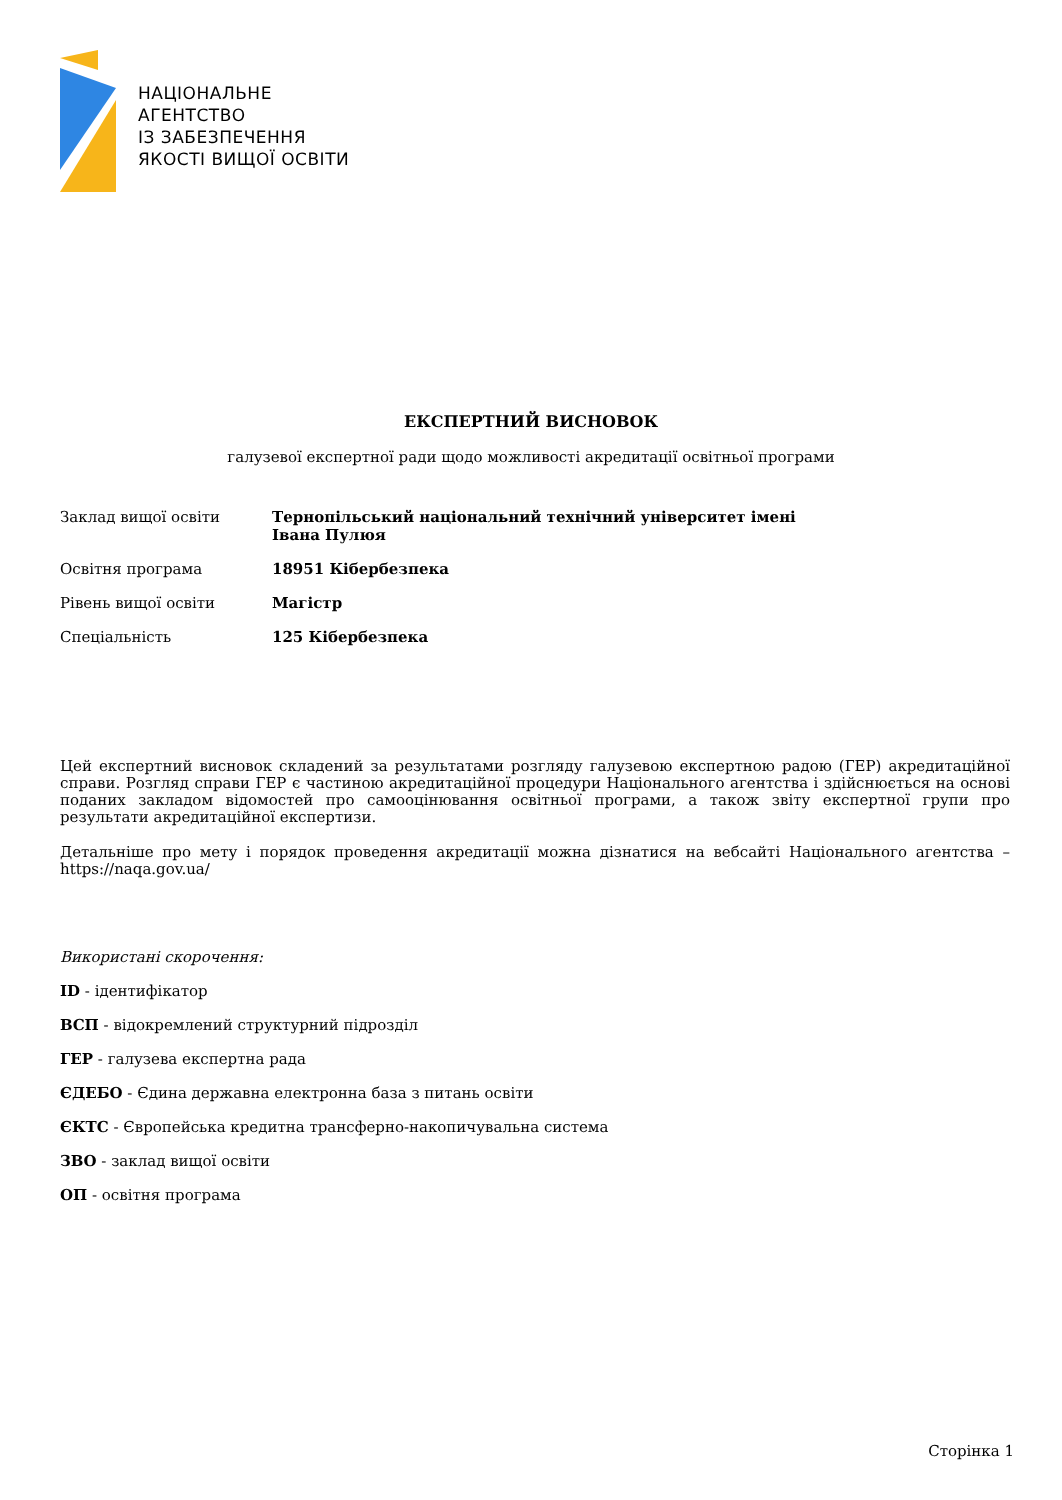НАЦІОНАЛЬНЕ
АГЕНТСТВО
ІЗ ЗАБЕЗПЕЧЕННЯ
ЯКОСТІ ВИЩОЇ ОСВІТИ
ЕКСПЕРТНИЙ ВИСНОВОК
галузевої експертної ради щодо можливості акредитації освітньої програми
Заклад вищої освіти Тернопільський національний технічний університет імені Івана Пулюя
Освітня програма 18951 Кібербезпека
Рівень вищої освіти Магістр
Спеціальність 125 Кібербезпека
Цей експертний висновок складений за результатами розгляду галузевою експертною радою (ГЕР) акредитаційної справи. Розгляд справи ГЕР є частиною акредитаційної процедури Національного агентства і здійснюється на основі поданих закладом відомостей про самооцінювання освітньої програми, а також звіту експертної групи про результати акредитаційної експертизи.
Детальніше про мету і порядок проведення акредитації можна дізнатися на вебсайті Національного агентства – https://naqa.gov.ua/
Використані скорочення:
ID - ідентифікатор
ВСП - відокремлений структурний підрозділ
ГЕР - галузева експертна рада
ЄДЕБО - Єдина державна електронна база з питань освіти
ЄКТС - Європейська кредитна трансферно-накопичувальна система
ЗВО - заклад вищої освіти
ОП - освітня програма
Сторінка 1